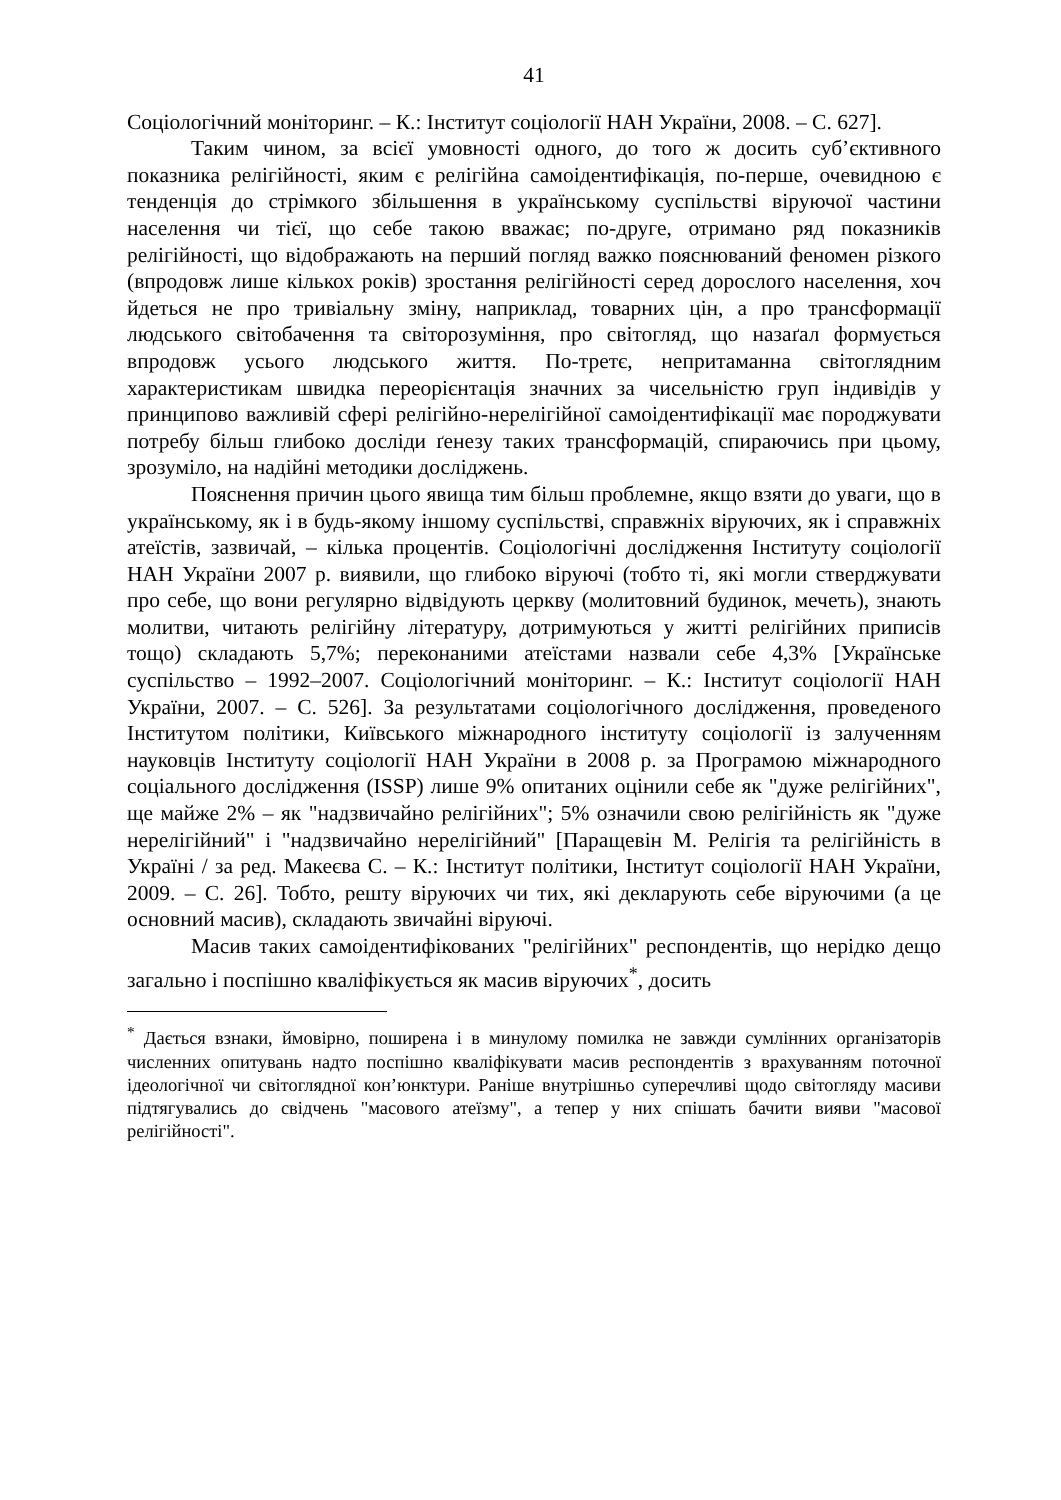41
Соціологічний моніторинг. – К.: Інститут соціології НАН України, 2008. – С. 627].
Таким чином, за всієї умовності одного, до того ж досить суб’єктивного показника релігійності, яким є релігійна самоідентифікація, по-перше, очевидною є тенденція до стрімкого збільшення в українському суспільстві віруючої частини населення чи тієї, що себе такою вважає; по-друге, отримано ряд показників релігійності, що відображають на перший погляд важко пояснюваний феномен різкого (впродовж лише кількох років) зростання релігійності серед дорослого населення, хоч йдеться не про тривіальну зміну, наприклад, товарних цін, а про трансформації людського світобачення та світорозуміння, про світогляд, що назаґал формується впродовж усього людського життя. По-третє, непритаманна світоглядним характеристикам швидка переорієнтація значних за чисельністю груп індивідів у принципово важливій сфері релігійно-нерелігійної самоідентифікації має породжувати потребу більш глибоко досліди ґенезу таких трансформацій, спираючись при цьому, зрозуміло, на надійні методики досліджень.
Пояснення причин цього явища тим більш проблемне, якщо взяти до уваги, що в українському, як і в будь-якому іншому суспільстві, справжніх віруючих, як і справжніх атеїстів, зазвичай, – кілька процентів. Соціологічні дослідження Інституту соціології НАН України 2007 р. виявили, що глибоко віруючі (тобто ті, які могли стверджувати про себе, що вони регулярно відвідують церкву (молитовний будинок, мечеть), знають молитви, читають релігійну літературу, дотримуються у житті релігійних приписів тощо) складають 5,7%; переконаними атеїстами назвали себе 4,3% [Українське суспільство – 1992–2007. Соціологічний моніторинг. – К.: Інститут соціології НАН України, 2007. – С. 526]. За результатами соціологічного дослідження, проведеного Інститутом політики, Київського міжнародного інституту соціології із залученням науковців Інституту соціології НАН України в 2008 р. за Програмою міжнародного соціального дослідження (ISSP) лише 9% опитаних оцінили себе як "дуже релігійних", ще майже 2% – як "надзвичайно релігійних"; 5% означили свою релігійність як "дуже нерелігійний" і "надзвичайно нерелігійний" [Паращевін М. Релігія та релігійність в Україні / за ред. Макеєва С. – К.: Інститут політики, Інститут соціології НАН України, 2009. – С. 26]. Тобто, решту віруючих чи тих, які декларують себе віруючими (а це основний масив), складають звичайні віруючі.
Масив таких самоідентифікованих "релігійних" респондентів, що нерідко дещо загально і поспішно кваліфікується як масив віруючих<sup>*</sup>, досить
<sup>*</sup> Дається взнаки, ймовірно, поширена і в минулому помилка не завжди сумлінних організаторів численних опитувань надто поспішно кваліфікувати масив респондентів з врахуванням поточної ідеологічної чи світоглядної кон’юнктури. Раніше внутрішньо суперечливі щодо світогляду масиви підтягувались до свідчень "масового атеїзму", а тепер у них спішать бачити вияви "масової релігійності".